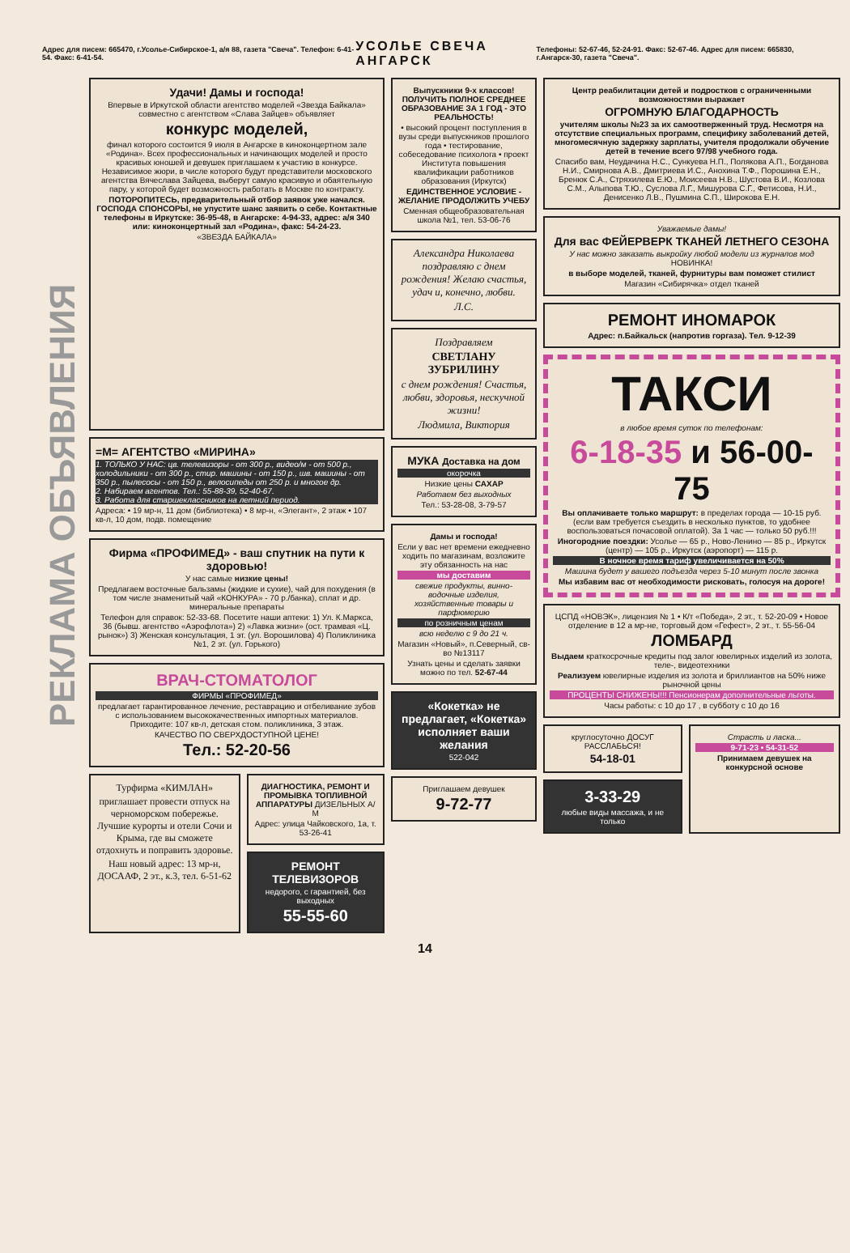Адрес для писем: 665470, г.Усолье-Сибирское-1, а/я 88, газета "Свеча". Телефон: 6-41-54. Факс: 6-41-54. УСОЛЬЕ СВЕЧА АНГАРСК Телефоны: 52-67-46, 52-24-91. Факс: 52-67-46. Адрес для писем: 665830, г.Ангарск-30, газета "Свеча".
РЕКЛАМА ОБЪЯВЛЕНИЯ
Удачи! Дамы и господа!
Впервые в Иркутской области агентство моделей «Звезда Байкала» совместно с агентством «Слава Зайцев» объявляет
конкурс моделей,
финал которого состоится 9 июля в Ангарске в киноконцертном зале «Родина». Всех профессиональных и начинающих моделей и просто красивых юношей и девушек приглашаем к участию в конкурсе. Независимое жюри, в числе которого будут представители московского агентства Вячеслава Зайцева, выберут самую красивую и обаятельную пару, у которой будет возможность работать в Москве по контракту.
ПОТОРОПИТЕСЬ, предварительный отбор заявок уже начался. ГОСПОДА СПОНСОРЫ, не упустите шанс заявить о себе. Контактные телефоны в Иркутске: 36-95-48, в Ангарске: 4-94-33, адрес: а/я 340 или: киноконцертный зал «Родина», факс: 54-24-23.
«ЗВЕЗДА БАЙКАЛА»
=М= АГЕНТСТВО «МИРИНА»
1. ТОЛЬКО У НАС: цв. телевизоры - от 300 р., видео/м - от 500 р., холодильники - от 300 р., стир. машины - от 150 р., шв. машины - от 350 р., пылесосы - от 150 р., велосипеды от 250 р. и многое др.
2. Набираем агентов. Тел.: 55-88-39, 52-40-67.
3. Работа для старшеклассников на летний период.
Адреса: • 19 мр-н, 11 дом (библиотека) • 8 мр-н, «Элегант», 2 этаж • 107 кв-л, 10 дом, подв. помещение
Фирма «ПРОФИМЕД» - ваш спутник на пути к здоровью!
У нас самые низкие цены!
Предлагаем восточные бальзамы (жидкие и сухие), чай для похудения (в том числе знаменитый чай «КОНКУРА» - 70 р./банка), сплат и др. минеральные препараты
Телефон для справок: 52-33-68. Посетите наши аптеки: 1) Ул. К.Маркса, 36 (бывш. агентство «Аэрофлота») 2) «Лавка жизни» (ост. трамвая «Ц. рынок») 3) Женская консультация, 1 эт. (ул. Ворошилова) 4) Поликлиника №1, 2 эт. (ул. Горького)
ВРАЧ-СТОМАТОЛОГ
ФИРМЫ «ПРОФИМЕД»
предлагает гарантированное лечение, реставрацию и отбеливание зубов с использованием высококачественных импортных материалов. Приходите: 107 кв-л, детская стом. поликлиника, 3 этаж.
КАЧЕСТВО ПО СВЕРХДОСТУПНОЙ ЦЕНЕ!
Тел.: 52-20-56
Турфирма «КИМЛАН»
приглашает провести отпуск на черноморском побережье. Лучшие курорты и отели Сочи и Крыма, где вы сможете отдохнуть и поправить здоровье.
Наш новый адрес: 13 мр-н, ДОСААФ, 2 эт., к.3, тел. 6-51-62
ДИАГНОСТИКА, РЕМОНТ И ПРОМЫВКА ТОПЛИВНОЙ АППАРАТУРЫ ДИЗЕЛЬНЫХ А/М
Адрес: улица Чайковского, 1а, т. 53-26-41
РЕМОНТ ТЕЛЕВИЗОРОВ
недорого, с гарантией, без выходных
55-55-60
Выпускники 9-х классов! ПОЛУЧИТЬ ПОЛНОЕ СРЕДНЕЕ ОБРАЗОВАНИЕ ЗА 1 ГОД - ЭТО РЕАЛЬНОСТЬ!
• высокий процент поступления в вузы среди выпускников прошлого года • тестирование, собеседование психолога • проект Института повышения квалификации работников образования (Иркутск)
ЕДИНСТВЕННОЕ УСЛОВИЕ - ЖЕЛАНИЕ ПРОДОЛЖИТЬ УЧЕБУ
Сменная общеобразовательная школа №1, тел. 53-06-76
Александра Николаева поздравляю с днем рождения! Желаю счастья, удач и, конечно, любви.
Л.С.
Поздравляем
СВЕТЛАНУ ЗУБРИЛИНУ
с днем рождения! Счастья, любви, здоровья, нескучной жизни!
Людмила, Виктория
МУКА Доставка на дом
окорочка
Низкие цены САХАР
Работаем без выходных
Тел.: 53-28-08, 3-79-57
Дамы и господа!
Если у вас нет времени ежедневно ходить по магазинам, возложите эту обязанность на нас
мы доставим
свежие продукты, винно-водочные изделия, хозяйственные товары и парфюмерию
по розничным ценам
всю неделю с 9 до 21 ч.
Магазин «Новый», п.Северный, св-во №13117
Узнать цены и сделать заявки можно по тел. 52-67-44
«Кокетка» не предлагает, «Кокетка» исполняет ваши желания
522-042
Приглашаем девушек
9-72-77
Центр реабилитации детей и подростков с ограниченными возможностями выражает
ОГРОМНУЮ БЛАГОДАРНОСТЬ
учителям школы №23 за их самоотверженный труд. Несмотря на отсутствие специальных программ, специфику заболеваний детей, многомесячную задержку зарплаты, учителя продолжали обучение детей в течение всего 97/98 учебного года.
Спасибо вам, Неудачина Н.С., Сункуева Н.П., Полякова А.П., Богданова Н.И., Смирнова А.В., Дмитриева И.С., Анохина Т.Ф., Порошина Е.Н., Бренюк С.А., Стряхилева Е.Ю., Моисеева Н.В., Шустова В.И., Козлова С.М., Алыпова Т.Ю., Суслова Л.Г., Мишурова С.Г., Фетисова, Н.И., Денисенко Л.В., Пушмина С.П., Широкова Е.Н.
Уважаемые дамы!
Для вас ФЕЙЕРВЕРК ТКАНЕЙ ЛЕТНЕГО СЕЗОНА
У нас можно заказать выкройку любой модели из журналов мод НОВИНКА!
в выборе моделей, тканей, фурнитуры вам поможет стилист
Магазин «Сибирячка» отдел тканей
РЕМОНТ ИНОМАРОК
Адрес: п.Байкальск (напротив горгаза). Тел. 9-12-39
ТАКСИ
в любое время суток по телефонам:
6-18-35 и 56-00-75
Вы оплачиваете только маршрут: в пределах города — 10-15 руб. (если вам требуется съездить в несколько пунктов, то удобнее воспользоваться почасовой оплатой). За 1 час — только 50 руб.!!!
Иногородние поездки: Усолье — 65 р., Ново-Ленино — 85 р., Иркутск (центр) — 105 р., Иркутск (аэропорт) — 115 р.
В ночное время тариф увеличивается на 50%
Машина будет у вашего подъезда через 5-10 минут после звонка
Мы избавим вас от необходимости рисковать, голосуя на дороге!
ЦСПД «НОВЭК», лицензия № 1 • К/т «Победа», 2 эт., т. 52-20-09 • Новое отделение в 12 а мр-не, торговый дом «Гефест», 2 эт., т. 55-56-04
ЛОМБАРД
Выдаем краткосрочные кредиты под залог ювелирных изделий из золота, теле-, видеотехники
Реализуем ювелирные изделия из золота и бриллиантов на 50% ниже рыночной цены
ПРОЦЕНТЫ СНИЖЕНЫ!!! Пенсионерам дополнительные льготы.
Часы работы: с 10 до 17 , в субботу с 10 до 16
круглосуточно ДОСУГ РАССЛАБЬСЯ!
54-18-01
3-33-29
любые виды массажа, и не только
Страсть и ласка...
9-71-23 • 54-31-52
Принимаем девушек на конкурсной основе
14